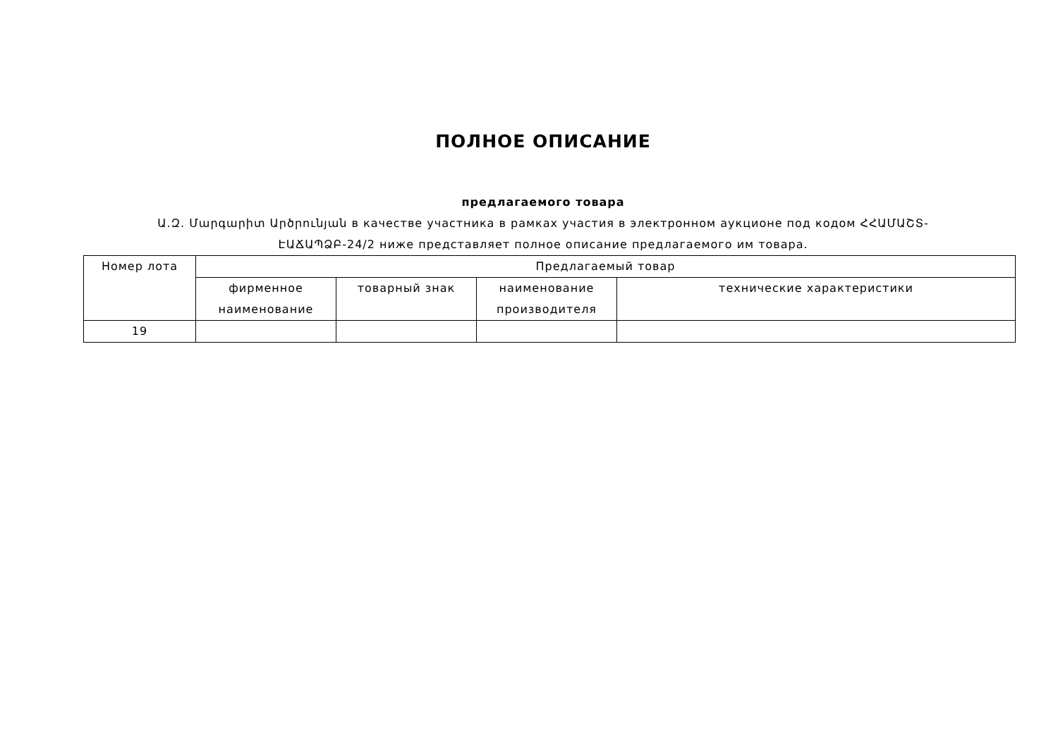ПОЛНОЕ ОПИСАНИЕ
предлагаемого товара
Ա.Զ. Մարգարիտ Արծրունյան в качестве участника в рамках участия в электронном аукционе под кодом ՀՀԱՄԱՇՏ-ԷԱՃԱՊՁԲ-24/2 ниже представляет полное описание предлагаемого им товара.
| Номер лота | Предлагаемый товар | | | |
| --- | --- | --- | --- | --- |
| | фирменное наименование | товарный знак | наименование производителя | технические характеристики |
| 19 | | | | |